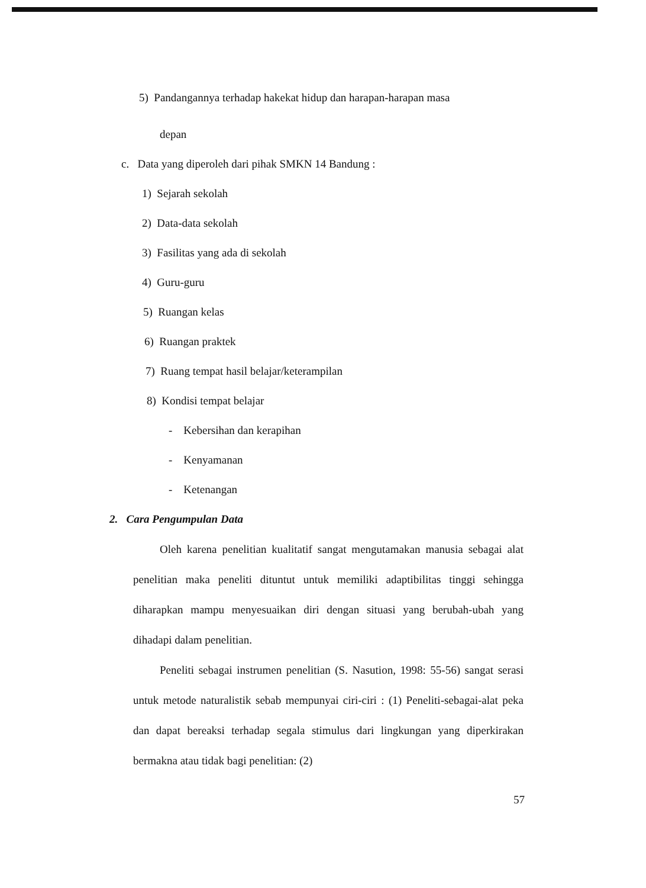5) Pandangannya terhadap hakekat hidup dan harapan-harapan masa
depan
c. Data yang diperoleh dari pihak SMKN 14 Bandung :
1) Sejarah sekolah
2) Data-data sekolah
3) Fasilitas yang ada di sekolah
4) Guru-guru
5) Ruangan kelas
6) Ruangan praktek
7) Ruang tempat hasil belajar/keterampilan
8) Kondisi tempat belajar
- Kebersihan dan kerapihan
- Kenyamanan
- Ketenangan
2. Cara Pengumpulan Data
Oleh karena penelitian kualitatif sangat mengutamakan manusia sebagai alat penelitian maka peneliti dituntut untuk memiliki adaptibilitas tinggi sehingga diharapkan mampu menyesuaikan diri dengan situasi yang berubah-ubah yang dihadapi dalam penelitian.
Peneliti sebagai instrumen penelitian (S. Nasution, 1998: 55-56) sangat serasi untuk metode naturalistik sebab mempunyai ciri-ciri : (1) Peneliti-sebagai-alat peka dan dapat bereaksi terhadap segala stimulus dari lingkungan yang diperkirakan bermakna atau tidak bagi penelitian: (2)
57